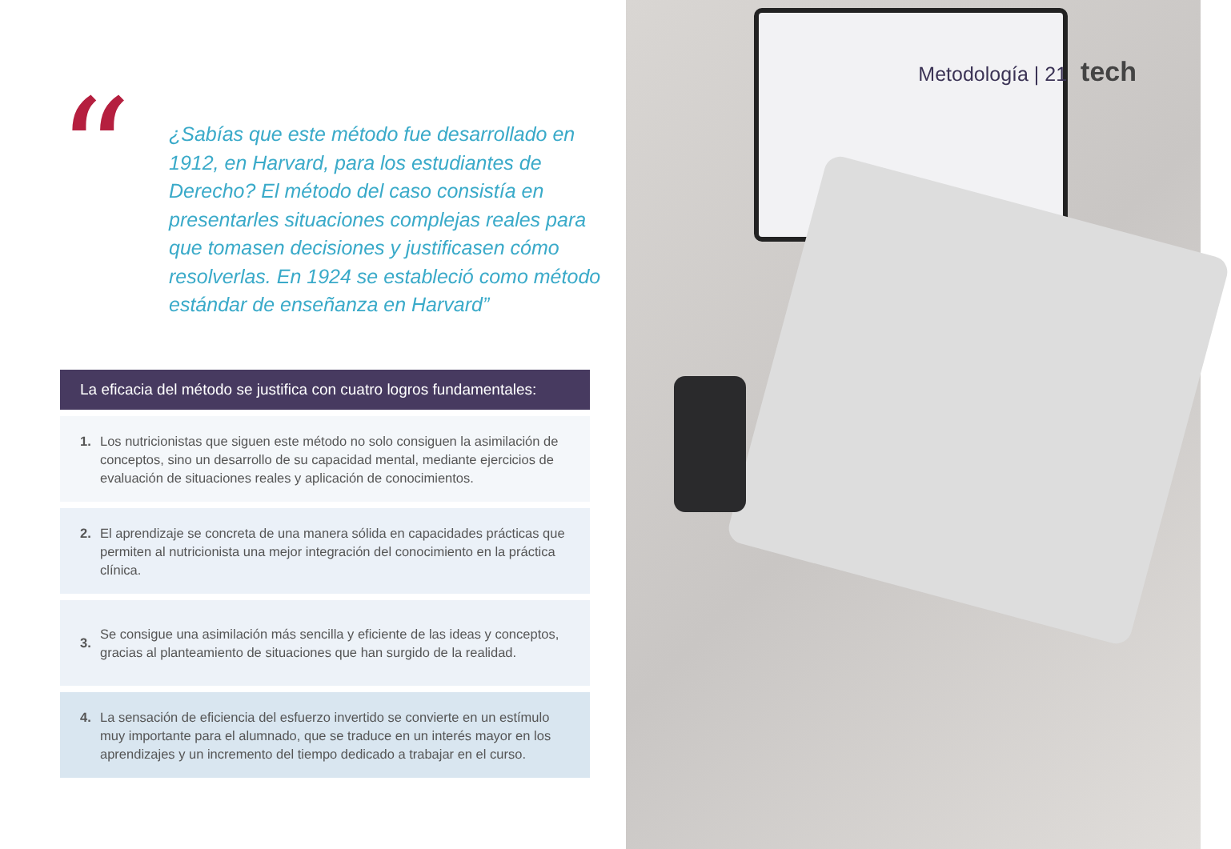“
¿Sabías que este método fue desarrollado en 1912, en Harvard, para los estudiantes de Derecho? El método del caso consistía en presentarles situaciones complejas reales para que tomasen decisiones y justificasen cómo resolverlas. En 1924 se estableció como método estándar de enseñanza en Harvard”
La eficacia del método se justifica con cuatro logros fundamentales:
1. Los nutricionistas que siguen este método no solo consiguen la asimilación de conceptos, sino un desarrollo de su capacidad mental, mediante ejercicios de evaluación de situaciones reales y aplicación de conocimientos.
2. El aprendizaje se concreta de una manera sólida en capacidades prácticas que permiten al nutricionista una mejor integración del conocimiento en la práctica clínica.
3.
Se consigue una asimilación más sencilla y eficiente de las ideas y conceptos, gracias al planteamiento de situaciones que han surgido de la realidad.
4. La sensación de eficiencia del esfuerzo invertido se convierte en un estímulo muy importante para el alumnado, que se traduce en un interés mayor en los aprendizajes y un incremento del tiempo dedicado a trabajar en el curso.
Metodología | 21 tech